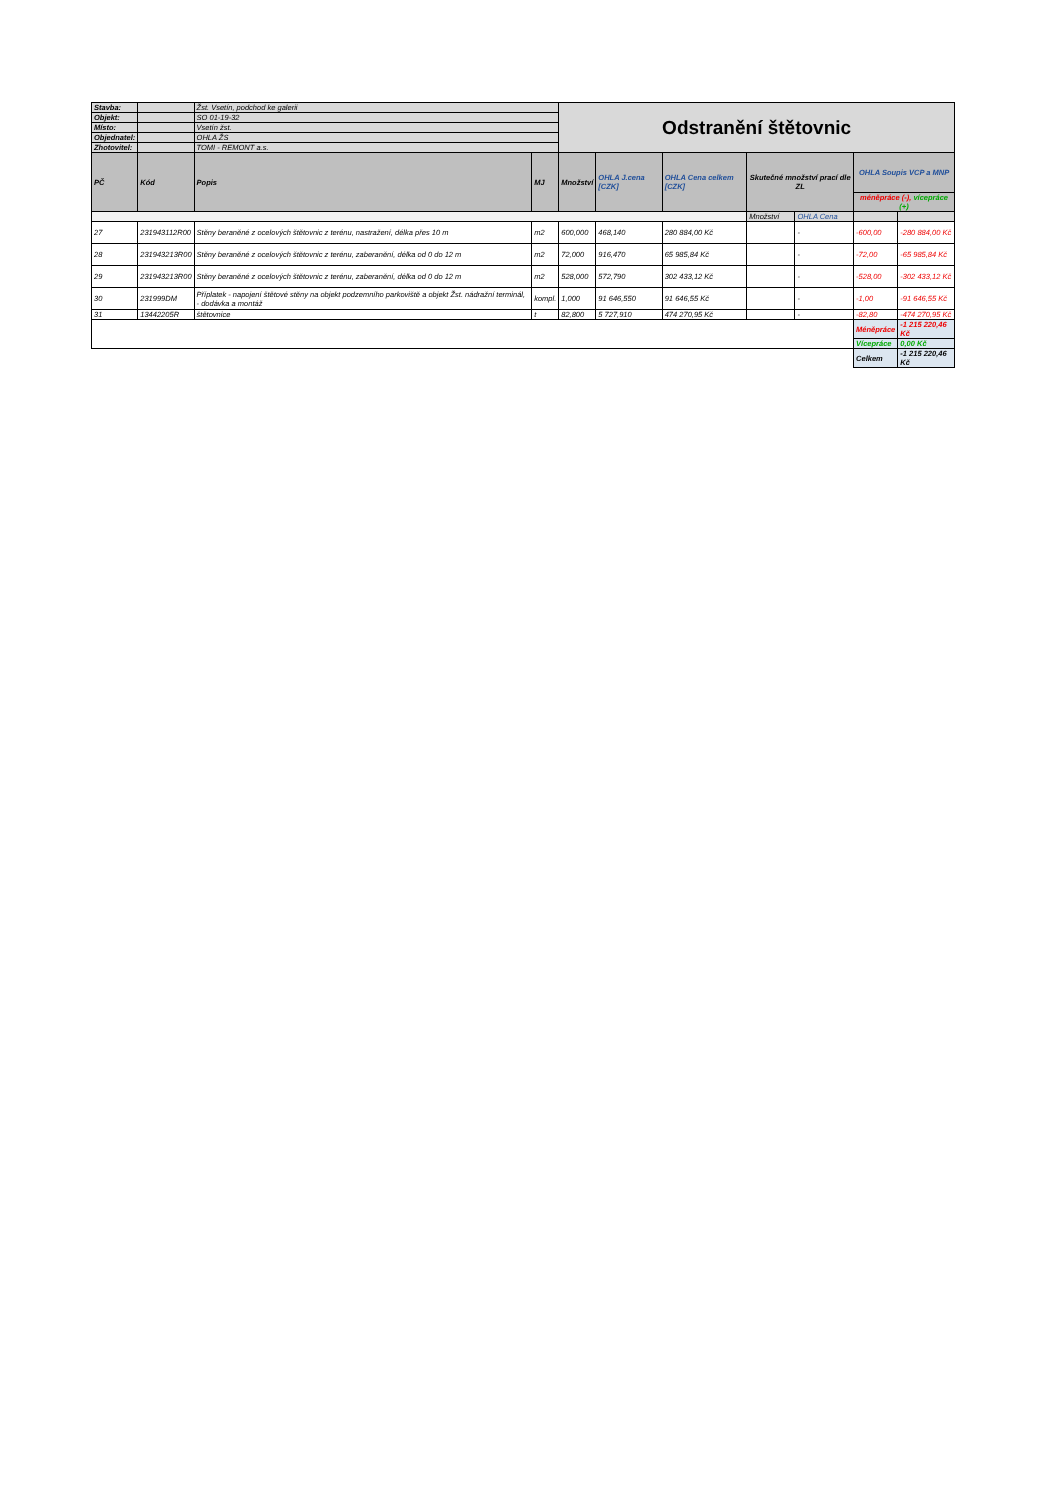| Stavba: | | Žst. Vsetín, podchod ke galerii | | Odstranění štětovnic | | | | | | |
| Objekt: | | SO 01-19-32 | | | | | | | | |
| Místo: | | Vsetín žst. | | | | | | | | |
| Objednatel: | | OHLA ŽS | | | | | | | | |
| Zhotovitel: | | TOMI - REMONT a.s. | | | | | | | | |
| PČ | Kód | Popis | MJ | Množství | OHLA J.cena [CZK] | OHLA Cena celkem [CZK] | Skutečné množství prací dle ZL | | OHLA Soupis VCP a MNP | |
| | | | | | | | | | méněpráce (-), vícepráce (+) | |
| | | | | | | | Množství | OHLA Cena | | |
| 27 | 231943112R00 | Stěny beraněné z ocelových štětovnic z terénu, nastražení, délka přes 10 m | m2 | 600,000 | 468,140 | 280 884,00 Kč | | - | -600,00 | -280 884,00 Kč |
| 28 | 231943213R00 | Stěny beraněné z ocelových štětovnic z terénu, zaberanění, délka od 0 do 12 m | m2 | 72,000 | 916,470 | 65 985,84 Kč | | - | -72,00 | -65 985,84 Kč |
| 29 | 231943213R00 | Stěny beraněné z ocelových štětovnic z terénu, zaberanění, délka od 0 do 12 m | m2 | 528,000 | 572,790 | 302 433,12 Kč | | - | -528,00 | -302 433,12 Kč |
| 30 | 231999DM | Příplatek - napojení štětové stěny na objekt podzemního parkoviště a objekt Žst. nádražní terminál, - dodávka a montáž | kompl. | 1,000 | 91 646,550 | 91 646,55 Kč | | - | -1,00 | -91 646,55 Kč |
| 31 | 13442205R | štětovnice | t | 82,800 | 5 727,910 | 474 270,95 Kč | | - | -82,80 | -474 270,95 Kč |
| | | | | | | | | | Méněpráce | -1 215 220,46 Kč |
| | | | | | | | | | Vícepráce | 0,00 Kč |
| | | | | | | | | | Celkem | -1 215 220,46 Kč |